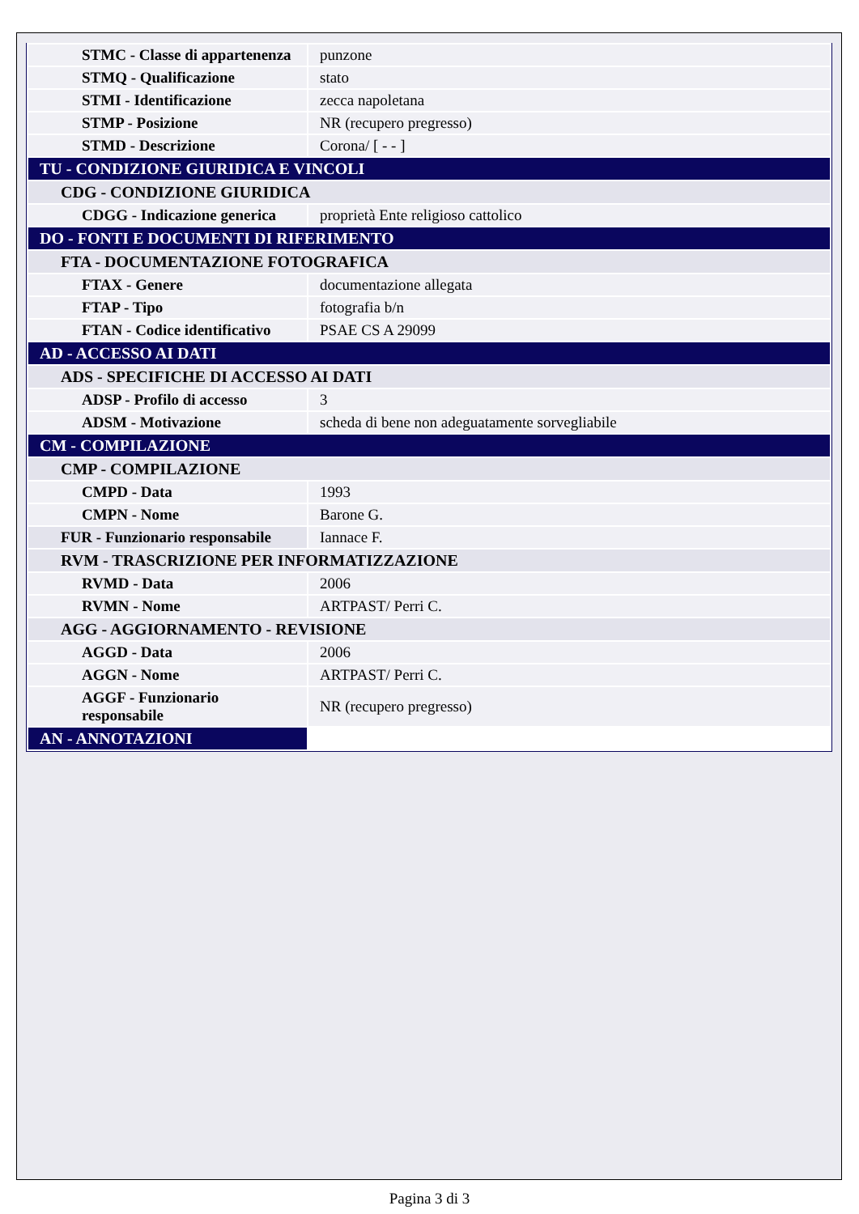| STMC - Classe di appartenenza | punzone |
| STMQ - Qualificazione | stato |
| STMI - Identificazione | zecca napoletana |
| STMP - Posizione | NR (recupero pregresso) |
| STMD - Descrizione | Corona/ [ - - ] |
| TU - CONDIZIONE GIURIDICA E VINCOLI | |
| CDG - CONDIZIONE GIURIDICA | |
| CDGG - Indicazione generica | proprietà Ente religioso cattolico |
| DO - FONTI E DOCUMENTI DI RIFERIMENTO | |
| FTA - DOCUMENTAZIONE FOTOGRAFICA | |
| FTAX - Genere | documentazione allegata |
| FTAP - Tipo | fotografia b/n |
| FTAN - Codice identificativo | PSAE CS A 29099 |
| AD - ACCESSO AI DATI | |
| ADS - SPECIFICHE DI ACCESSO AI DATI | |
| ADSP - Profilo di accesso | 3 |
| ADSM - Motivazione | scheda di bene non adeguatamente sorvegliabile |
| CM - COMPILAZIONE | |
| CMP - COMPILAZIONE | |
| CMPD - Data | 1993 |
| CMPN - Nome | Barone G. |
| FUR - Funzionario responsabile | Iannace F. |
| RVM - TRASCRIZIONE PER INFORMATIZZAZIONE | |
| RVMD - Data | 2006 |
| RVMN - Nome | ARTPAST/ Perri C. |
| AGG - AGGIORNAMENTO - REVISIONE | |
| AGGD - Data | 2006 |
| AGGN - Nome | ARTPAST/ Perri C. |
| AGGF - Funzionario responsabile | NR (recupero pregresso) |
| AN - ANNOTAZIONI | |
Pagina 3 di 3